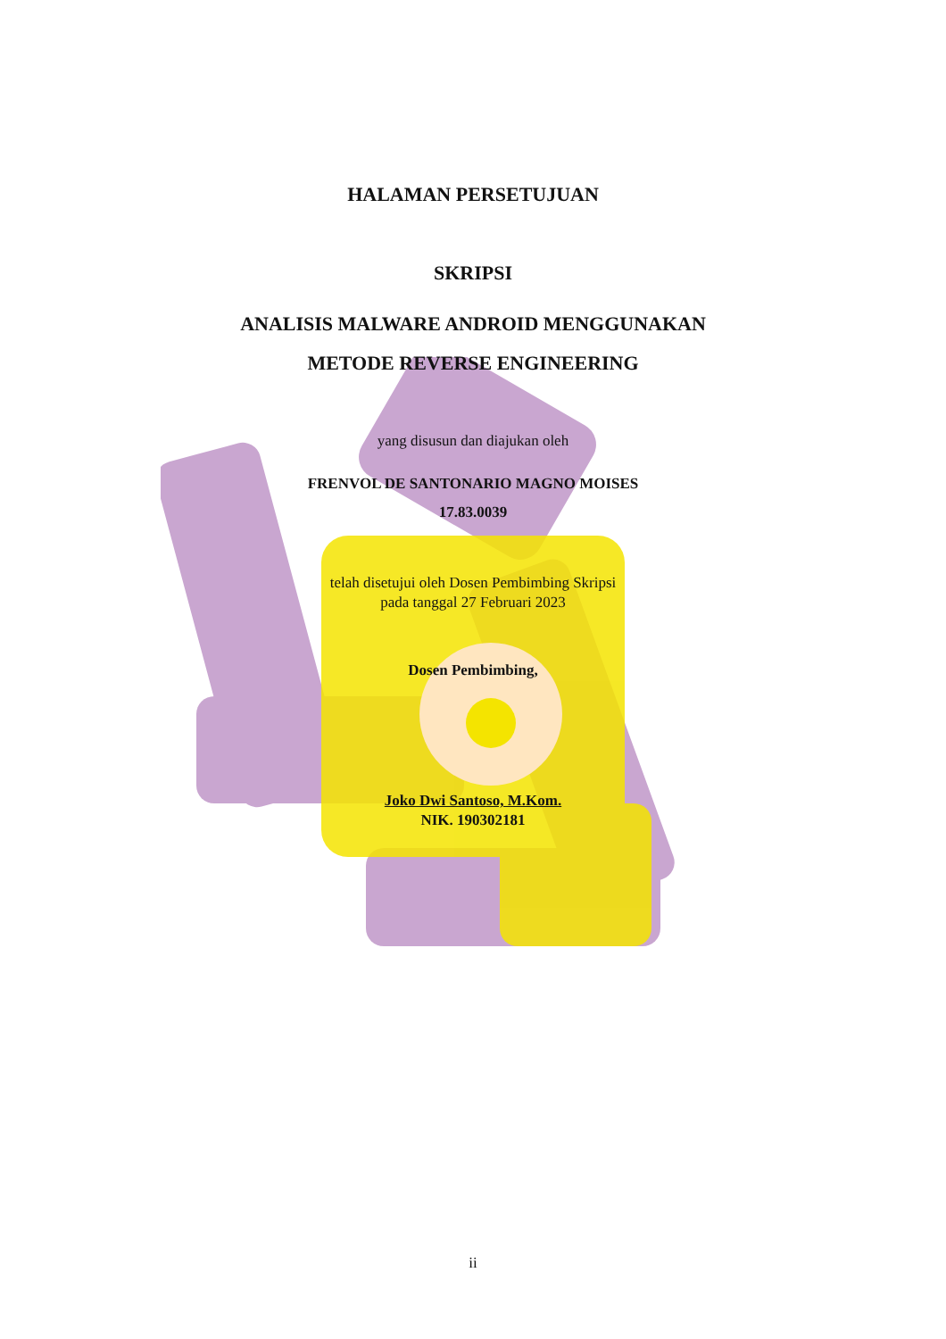HALAMAN PERSETUJUAN
SKRIPSI
ANALISIS MALWARE ANDROID MENGGUNAKAN
METODE REVERSE ENGINEERING
yang disusun dan diajukan oleh
FRENVOL DE SANTONARIO MAGNO MOISES
17.83.0039
telah disetujui oleh Dosen Pembimbing Skripsi
pada tanggal 27 Februari 2023
Dosen Pembimbing,
Joko Dwi Santoso, M.Kom.
NIK. 190302181
ii